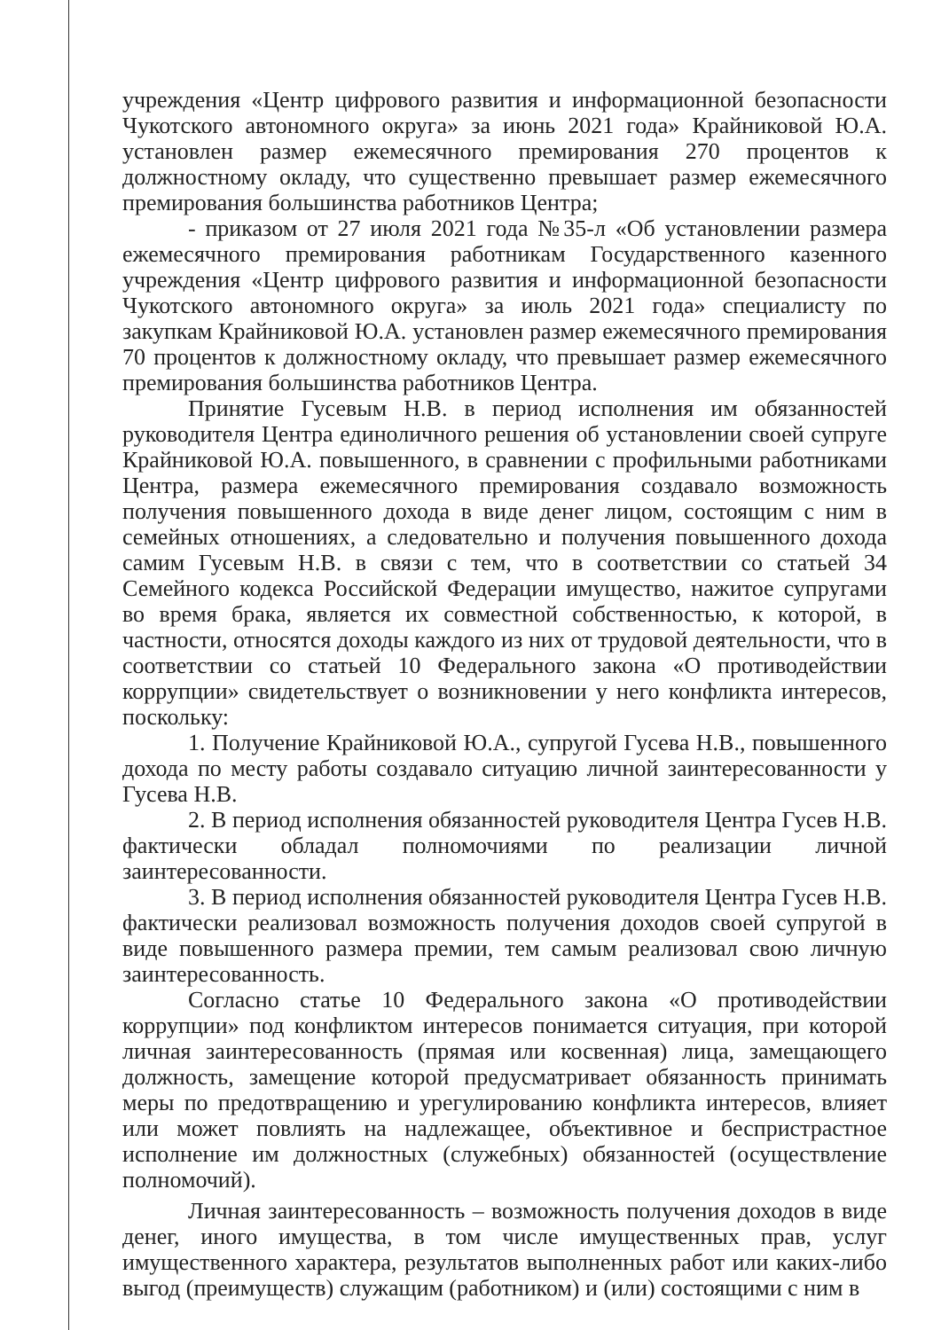учреждения «Центр цифрового развития и информационной безопасности Чукотского автономного округа» за июнь 2021 года» Крайниковой Ю.А. установлен размер ежемесячного премирования 270 процентов к должностному окладу, что существенно превышает размер ежемесячного премирования большинства работников Центра;
- приказом от 27 июля 2021 года №35-л «Об установлении размера ежемесячного премирования работникам Государственного казенного учреждения «Центр цифрового развития и информационной безопасности Чукотского автономного округа» за июль 2021 года» специалисту по закупкам Крайниковой Ю.А. установлен размер ежемесячного премирования 70 процентов к должностному окладу, что превышает размер ежемесячного премирования большинства работников Центра.
Принятие Гусевым Н.В. в период исполнения им обязанностей руководителя Центра единоличного решения об установлении своей супруге Крайниковой Ю.А. повышенного, в сравнении с профильными работниками Центра, размера ежемесячного премирования создавало возможность получения повышенного дохода в виде денег лицом, состоящим с ним в семейных отношениях, а следовательно и получения повышенного дохода самим Гусевым Н.В. в связи с тем, что в соответствии со статьей 34 Семейного кодекса Российской Федерации имущество, нажитое супругами во время брака, является их совместной собственностью, к которой, в частности, относятся доходы каждого из них от трудовой деятельности, что в соответствии со статьей 10 Федерального закона «О противодействии коррупции» свидетельствует о возникновении у него конфликта интересов, поскольку:
1. Получение Крайниковой Ю.А., супругой Гусева Н.В., повышенного дохода по месту работы создавало ситуацию личной заинтересованности у Гусева Н.В.
2. В период исполнения обязанностей руководителя Центра Гусев Н.В. фактически обладал полномочиями по реализации личной заинтересованности.
3. В период исполнения обязанностей руководителя Центра Гусев Н.В. фактически реализовал возможность получения доходов своей супругой в виде повышенного размера премии, тем самым реализовал свою личную заинтересованность.
Согласно статье 10 Федерального закона «О противодействии коррупции» под конфликтом интересов понимается ситуация, при которой личная заинтересованность (прямая или косвенная) лица, замещающего должность, замещение которой предусматривает обязанность принимать меры по предотвращению и урегулированию конфликта интересов, влияет или может повлиять на надлежащее, объективное и беспристрастное исполнение им должностных (служебных) обязанностей (осуществление полномочий).
Личная заинтересованность – возможность получения доходов в виде денег, иного имущества, в том числе имущественных прав, услуг имущественного характера, результатов выполненных работ или каких-либо выгод (преимуществ) служащим (работником) и (или) состоящими с ним в